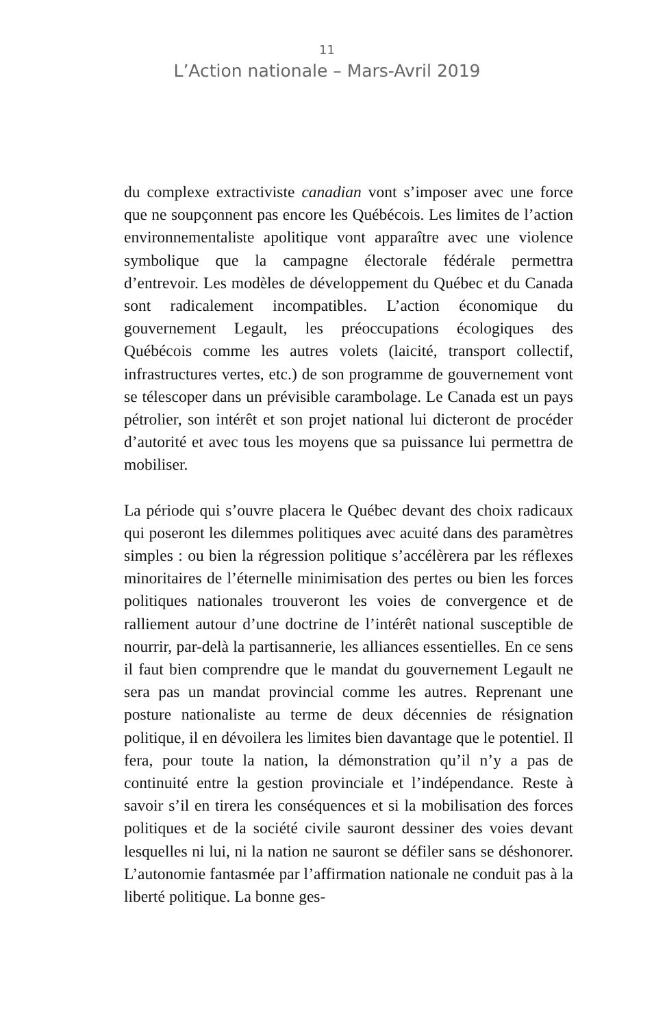11
L’Action nationale – Mars-Avril 2019
du complexe extractiviste canadian vont s’imposer avec une force que ne soupçonnent pas encore les Québécois. Les limites de l’action environnementaliste apolitique vont apparaître avec une violence symbolique que la campagne électorale fédérale permettra d’entrevoir. Les modèles de développement du Québec et du Canada sont radicalement incompatibles. L’action économique du gouvernement Legault, les préoccupations écologiques des Québécois comme les autres volets (laicité, transport collectif, infrastructures vertes, etc.) de son programme de gouvernement vont se télescoper dans un prévisible carambolage. Le Canada est un pays pétrolier, son intérêt et son projet national lui dicteront de procéder d’autorité et avec tous les moyens que sa puissance lui permettra de mobiliser.
La période qui s’ouvre placera le Québec devant des choix radicaux qui poseront les dilemmes politiques avec acuité dans des paramètres simples : ou bien la régression politique s’accélèrera par les réflexes minoritaires de l’éternelle minimisation des pertes ou bien les forces politiques nationales trouveront les voies de convergence et de ralliement autour d’une doctrine de l’intérêt national susceptible de nourrir, par-delà la partisannerie, les alliances essentielles. En ce sens il faut bien comprendre que le mandat du gouvernement Legault ne sera pas un mandat provincial comme les autres. Reprenant une posture nationaliste au terme de deux décennies de résignation politique, il en dévoilera les limites bien davantage que le potentiel. Il fera, pour toute la nation, la démonstration qu’il n’y a pas de continuité entre la gestion provinciale et l’indépendance. Reste à savoir s’il en tirera les conséquences et si la mobilisation des forces politiques et de la société civile sauront dessiner des voies devant lesquelles ni lui, ni la nation ne sauront se défiler sans se déshonorer. L’autonomie fantasmée par l’affirmation nationale ne conduit pas à la liberté politique. La bonne ges-